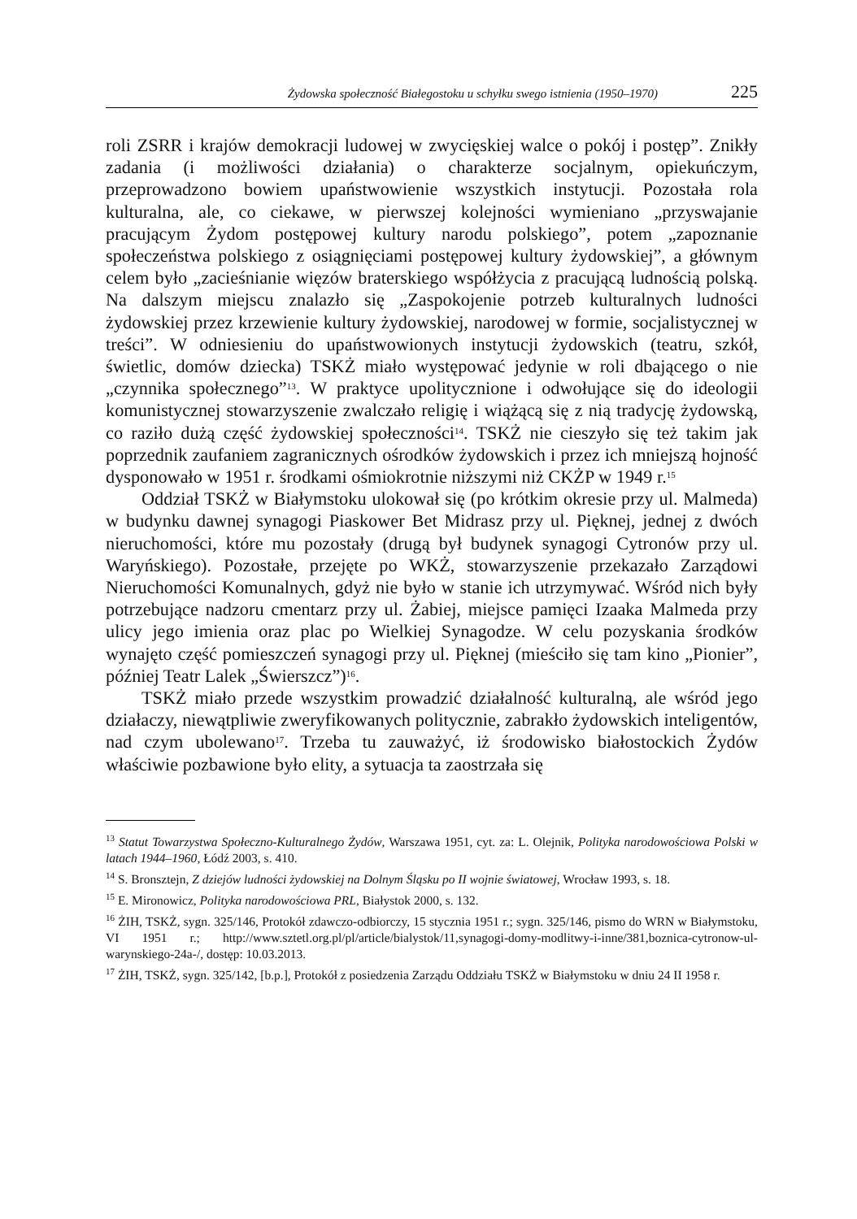Żydowska społeczność Białegostoku u schyłku swego istnienia (1950–1970) 225
roli ZSRR i krajów demokracji ludowej w zwycięskiej walce o pokój i postęp”. Znikły zadania (i możliwości działania) o charakterze socjalnym, opiekuńczym, przeprowadzono bowiem upaństwowienie wszystkich instytucji. Pozostała rola kulturalna, ale, co ciekawe, w pierwszej kolejności wymieniano „przyswajanie pracującym Żydom postępowej kultury narodu polskiego”, potem „zapoznanie społeczeństwa polskiego z osiągnięciami postępowej kultury żydowskiej”, a głównym celem było „zacieśnianie więzów braterskiego współżycia z pracującą ludnością polską. Na dalszym miejscu znalazło się „Zaspokojenie potrzeb kulturalnych ludności żydowskiej przez krzewienie kultury żydowskiej, narodowej w formie, socjalistycznej w treści”. W odniesieniu do upaństwowionych instytucji żydowskich (teatru, szkół, świetlic, domów dziecka) TSKŻ miało występować jedynie w roli dbającego o nie „czynnika społecznego”<sup>13</sup>. W praktyce upolitycznione i odwołujące się do ideologii komunistycznej stowarzyszenie zwalczało religię i wiążącą się z nią tradycję żydowską, co raziło dużą część żydowskiej społeczności<sup>14</sup>. TSKŻ nie cieszyło się też takim jak poprzednik zaufaniem zagranicznych ośrodków żydowskich i przez ich mniejszą hojność dysponowało w 1951 r. środkami ośmiokrotnie niższymi niż CKŻP w 1949 r.<sup>15</sup>
Oddział TSKŻ w Białymstoku ulokował się (po krótkim okresie przy ul. Malmeda) w budynku dawnej synagogi Piaskower Bet Midrasz przy ul. Pięknej, jednej z dwóch nieruchomości, które mu pozostały (drugą był budynek synagogi Cytronów przy ul. Waryńskiego). Pozostałe, przejęte po WKŻ, stowarzyszenie przekazało Zarządowi Nieruchomości Komunalnych, gdyż nie było w stanie ich utrzymywać. Wśród nich były potrzebujące nadzoru cmentarz przy ul. Żabiej, miejsce pamięci Izaaka Malmeda przy ulicy jego imienia oraz plac po Wielkiej Synagodze. W celu pozyskania środków wynajęto część pomieszczeń synagogi przy ul. Pięknej (mieściło się tam kino „Pionier”, później Teatr Lalek „Świerszcz”)<sup>16</sup>.
TSKŻ miało przede wszystkim prowadzić działalność kulturalną, ale wśród jego działaczy, niewątpliwie zweryfikowanych politycznie, zabrakło żydowskich inteligentów, nad czym ubolewano<sup>17</sup>. Trzeba tu zauważyć, iż środowisko białostockich Żydów właściwie pozbawione było elity, a sytuacja ta zaostrzała się
<sup>13</sup> Statut Towarzystwa Społeczno-Kulturalnego Żydów, Warszawa 1951, cyt. za: L. Olejnik, Polityka narodowościowa Polski w latach 1944–1960, Łódź 2003, s. 410.
<sup>14</sup> S. Bronsztejn, Z dziejów ludności żydowskiej na Dolnym Śląsku po II wojnie światowej, Wrocław 1993, s. 18.
<sup>15</sup> E. Mironowicz, Polityka narodowościowa PRL, Białystok 2000, s. 132.
<sup>16</sup> ŻIH, TSKŻ, sygn. 325/146, Protokół zdawczo-odbiorczy, 15 stycznia 1951 r.; sygn. 325/146, pismo do WRN w Białymstoku, VI 1951 r.; http://www.sztetl.org.pl/pl/article/bialystok/11,synagogi-domy-modlitwy-i-inne/381,boznica-cytronow-ul-warynskiego-24a-/, dostęp: 10.03.2013.
<sup>17</sup> ŻIH, TSKŻ, sygn. 325/142, [b.p.], Protokół z posiedzenia Zarządu Oddziału TSKŻ w Białymstoku w dniu 24 II 1958 r.